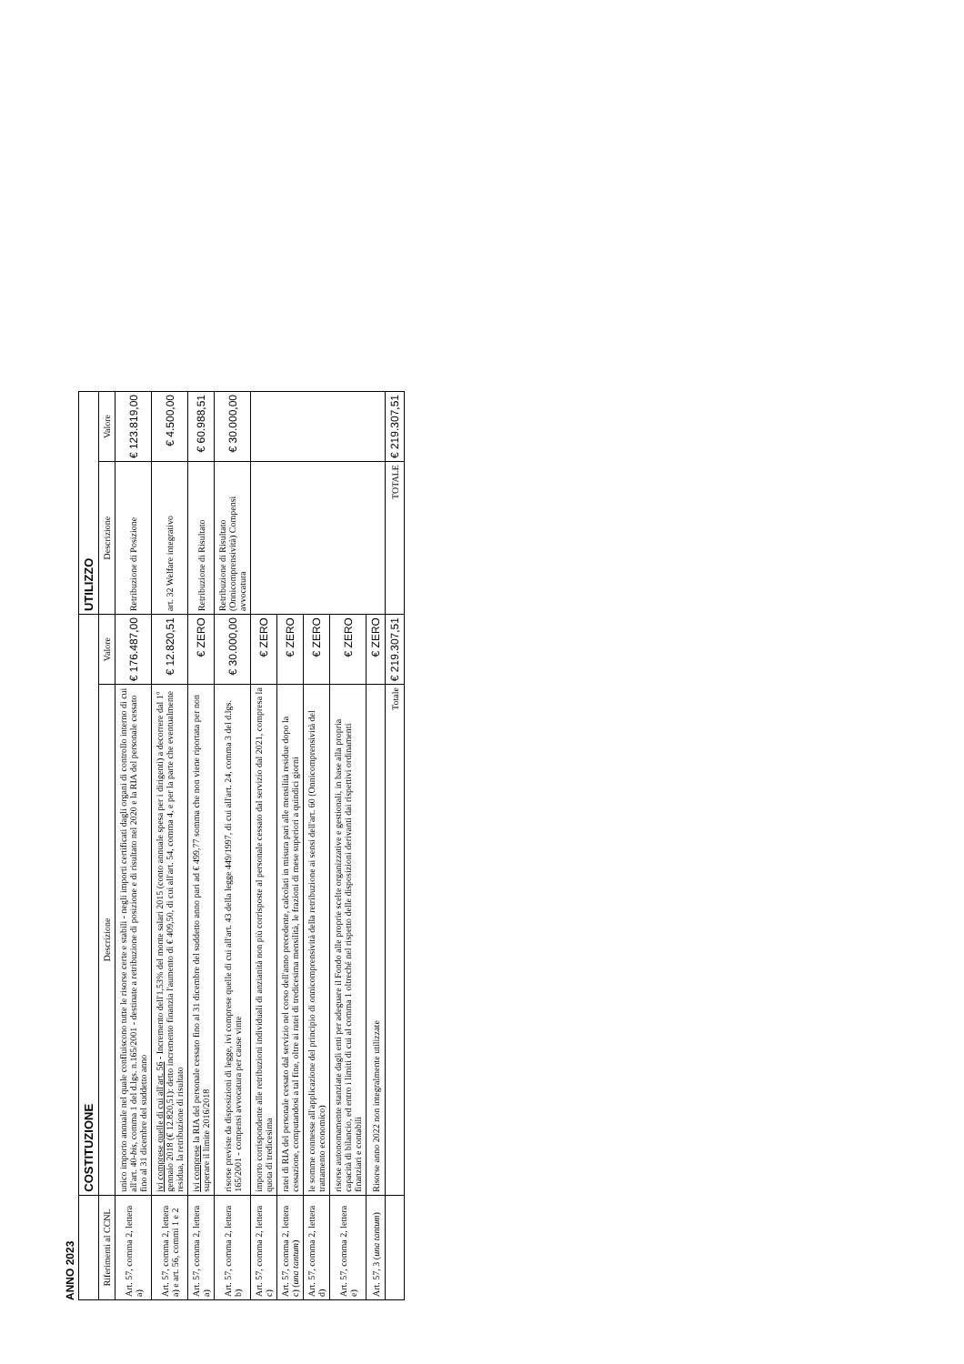ANNO 2023
| | COSTITUZIONE | | UTILIZZO | |
| --- | --- | --- | --- | --- |
| Riferimenti al CCNL | Descrizione | Valore | Descrizione | Valore |
| Art. 57, comma 2, lettera a) | unico importo annuale nel quale confluiscono tutte le risorse certe e stabili - negli importi certificati dagli organi di controllo interno di cui all'art. 40- bis , comma 1 del d.lgs. n.165/2001 - destinate a retribuzione di posizione e di risultato nel 2020 e la RIA del personale cessato fino al 31 dicembre del suddetto anno | € 176.487,00 | Retribuzione di Posizione | € 123.819,00 |
| Art. 57, comma 2, lettera a) e art. 56, commi 1 e 2 | ivi comprese quelle di cui all'art. 56 - Incremento dell'1,53% del monte salari 2015 (conto annuale spesa per i dirigenti) a decorrere dal 1° gennaio 2018 (€ 12.820,51): detto incremento finanzia l'aumento di € 409,50, di cui all'art. 54, comma 4, e per la parte che eventualmente residua, la retribuzione di risultato | € 12.820,51 | art. 32 Welfare integrativo | € 4.500,00 |
| Art. 57, comma 2, lettera a) | ivi comprese la RIA del personale cessato fino al 31 dicembre del suddetto anno pari ad € 499,77 somma che non viene riportata per non superare il limite 2016/2018 | € ZERO | Retribuzione di Risultato | € 60.988,51 |
| Art. 57, comma 2, lettera b) | risorse previste da disposizioni di legge, ivi comprese quelle di cui all'art. 43 della legge 449/1997, di cui all'art. 24, comma 3 del d.lgs. 165/2001 - compensi avvocatura per cause vinte | € 30.000,00 | Retribuzione di Risultato (Onnicomprensività) Compensi avvocatura | € 30.000,00 |
| Art. 57, comma 2, lettera c) | importo corrispondente alle retribuzioni individuali di anzianità non più corrisposte al personale cessato dal servizio dal 2021, compresa la quota di tredicesima | € ZERO | | |
| Art. 57, comma 2, lettera c) ( una tantum ) | ratei di RIA del personale cessato dal servizio nel corso dell'anno precedente, calcolati in misura pari alle mensilità residue dopo la cessazione, computandosi a tal fine, oltre ai ratei di tredicesima mensilità, le frazioni di mese superiori a quindici giorni | € ZERO | | |
| Art. 57, comma 2, lettera d) | le somme connesse all'applicazione del principio di onnicomprensività della retribuzione ai sensi dell'art. 60 (Onnicomprensività del trattamento economico) | € ZERO | | |
| Art. 57, comma 2, lettera e) | risorse autonomamente stanziate dagli enti per adeguare il Fondo alle proprie scelte organizzative e gestionali, in base alla propria capacità di bilancio, ed entro i limiti di cui al comma 1 oltreché nel rispetto delle disposizioni derivanti dai rispettivi ordinamenti finanziari e contabili | € ZERO | | |
| Art. 57, 3 ( una tantum ) | Risorse anno 2022 non integralmente utilizzate | € ZERO | | |
| | Totale | € 219.307,51 | TOTALE | € 219.307,51 |